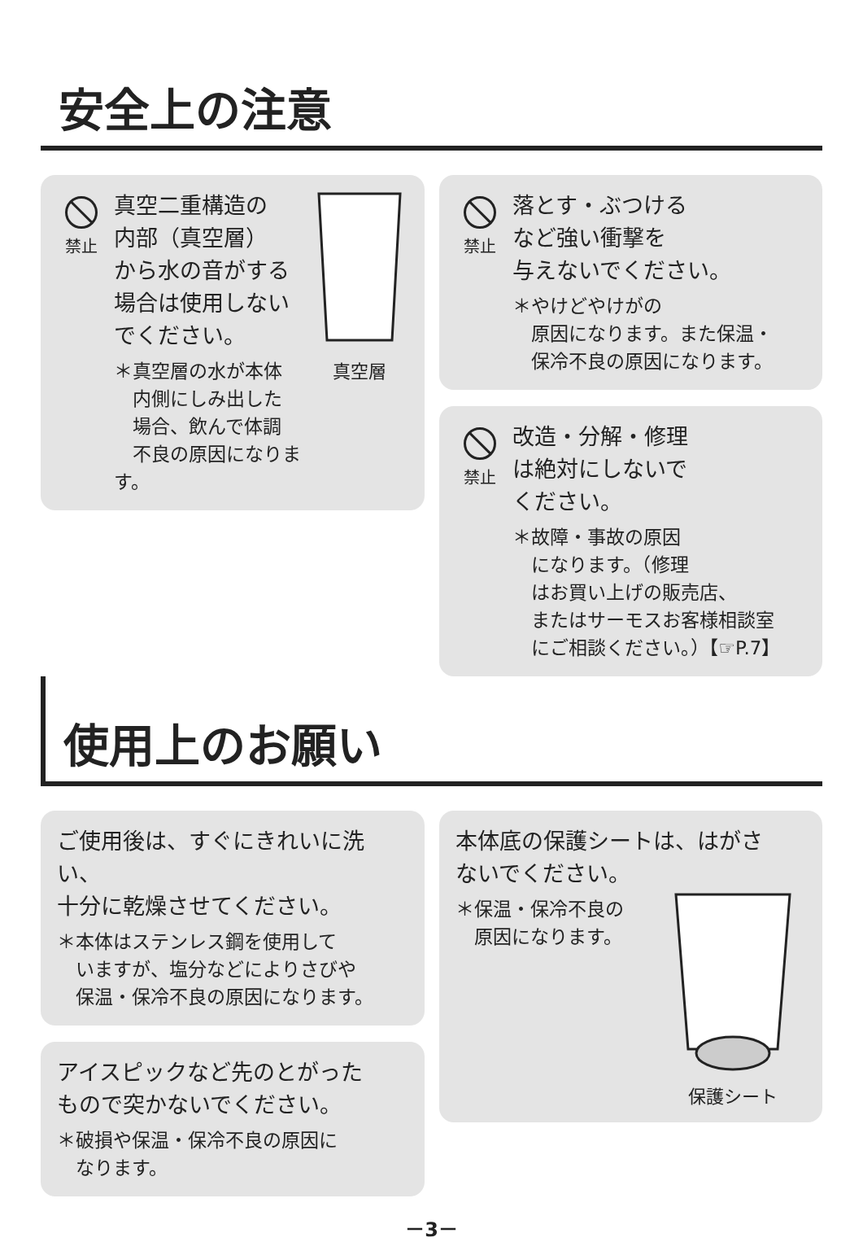安全上の注意
禁止
真空二重構造の
内部（真空層）
から水の音がする
場合は使用しない
でください。
＊真空層の水が本体
　内側にしみ出した
　場合、飲んで体調
　不良の原因になります。
真空層
禁止
落とす・ぶつける
など強い衝撃を
与えないでください。
＊やけどやけがの
　原因になります。また保温・
　保冷不良の原因になります。
禁止
改造・分解・修理
は絶対にしないで
ください。
＊故障・事故の原因
　になります。（修理
　はお買い上げの販売店、
　またはサーモスお客様相談室
　にご相談ください。）【☞P.7】
使用上のお願い
ご使用後は、すぐにきれいに洗い、
十分に乾燥させてください。
＊本体はステンレス鋼を使用して
　いますが、塩分などによりさびや
　保温・保冷不良の原因になります。
アイスピックなど先のとがった
もので突かないでください。
＊破損や保温・保冷不良の原因に
　なります。
本体底の保護シートは、はがさ
ないでください。
＊保温・保冷不良の
　原因になります。
保護シート
－3－